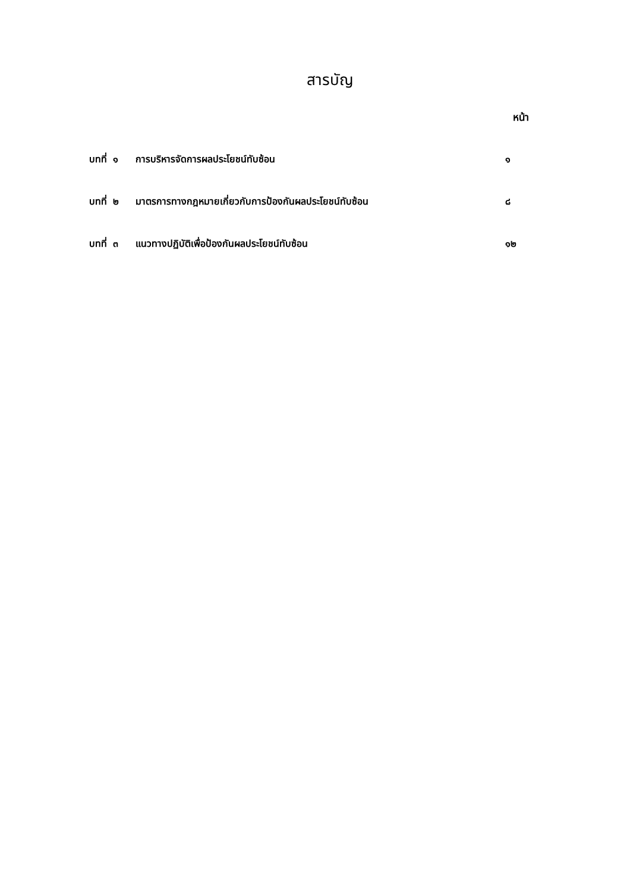สารบัญ
หน้า
บทที่ ๑ การบริหารจัดการผลประโยชน์ทับซ้อน ๑
บทที่ ๒ มาตรการทางกฎหมายเกี่ยวกับการป้องกันผลประโยชน์ทับซ้อน ๘
บทที่ ๓ แนวทางปฏิบัติเพื่อป้องกันผลประโยชน์ทับซ้อน ๑๒